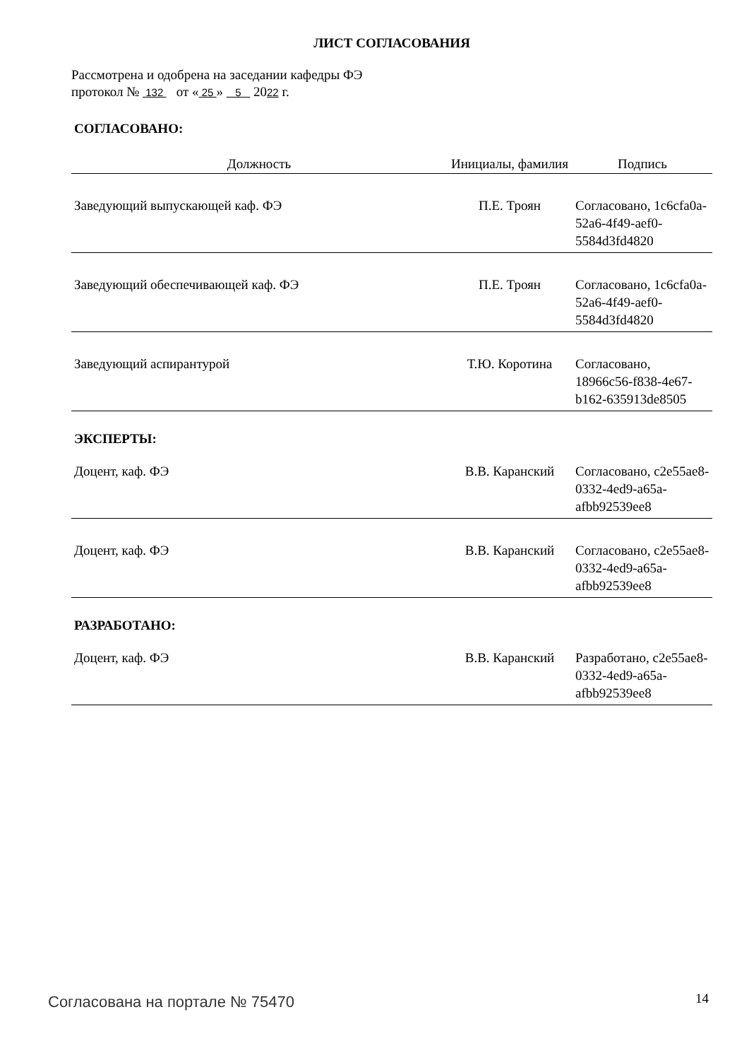ЛИСТ СОГЛАСОВАНИЯ
Рассмотрена и одобрена на заседании кафедры ФЭ
протокол № 132 от « 25 » 5 2022 г.
СОГЛАСОВАНО:
| Должность | Инициалы, фамилия | Подпись |
| --- | --- | --- |
| Заведующий выпускающей каф. ФЭ | П.Е. Троян | Согласовано, 1c6cfa0a-52a6-4f49-aef0-5584d3fd4820 |
| Заведующий обеспечивающей каф. ФЭ | П.Е. Троян | Согласовано, 1c6cfa0a-52a6-4f49-aef0-5584d3fd4820 |
| Заведующий аспирантурой | Т.Ю. Коротина | Согласовано, 18966c56-f838-4e67-b162-635913de8505 |
ЭКСПЕРТЫ:
| Доцент, каф. ФЭ | В.В. Каранский | Согласовано, c2e55ae8-0332-4ed9-a65a-afbb92539ee8 |
| Доцент, каф. ФЭ | В.В. Каранский | Согласовано, c2e55ae8-0332-4ed9-a65a-afbb92539ee8 |
РАЗРАБОТАНО:
| Доцент, каф. ФЭ | В.В. Каранский | Разработано, c2e55ae8-0332-4ed9-a65a-afbb92539ee8 |
Согласована на портале № 75470 14